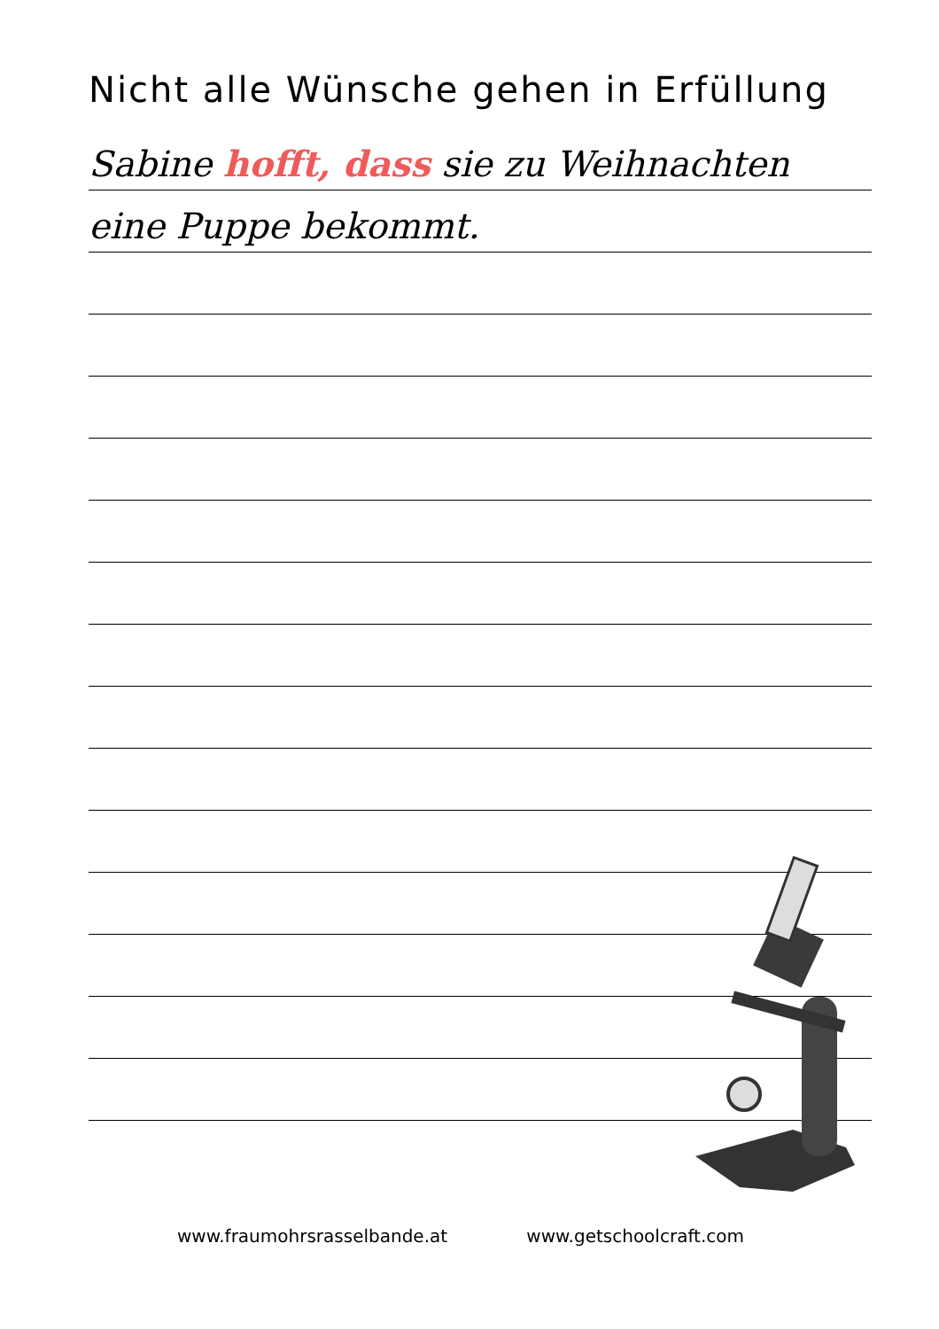Nicht alle Wünsche gehen in Erfüllung
Sabine hofft, dass sie zu Weihnachten
eine Puppe bekommt.
www.fraumohrsrasselbande.at www.getschoolcraft.com